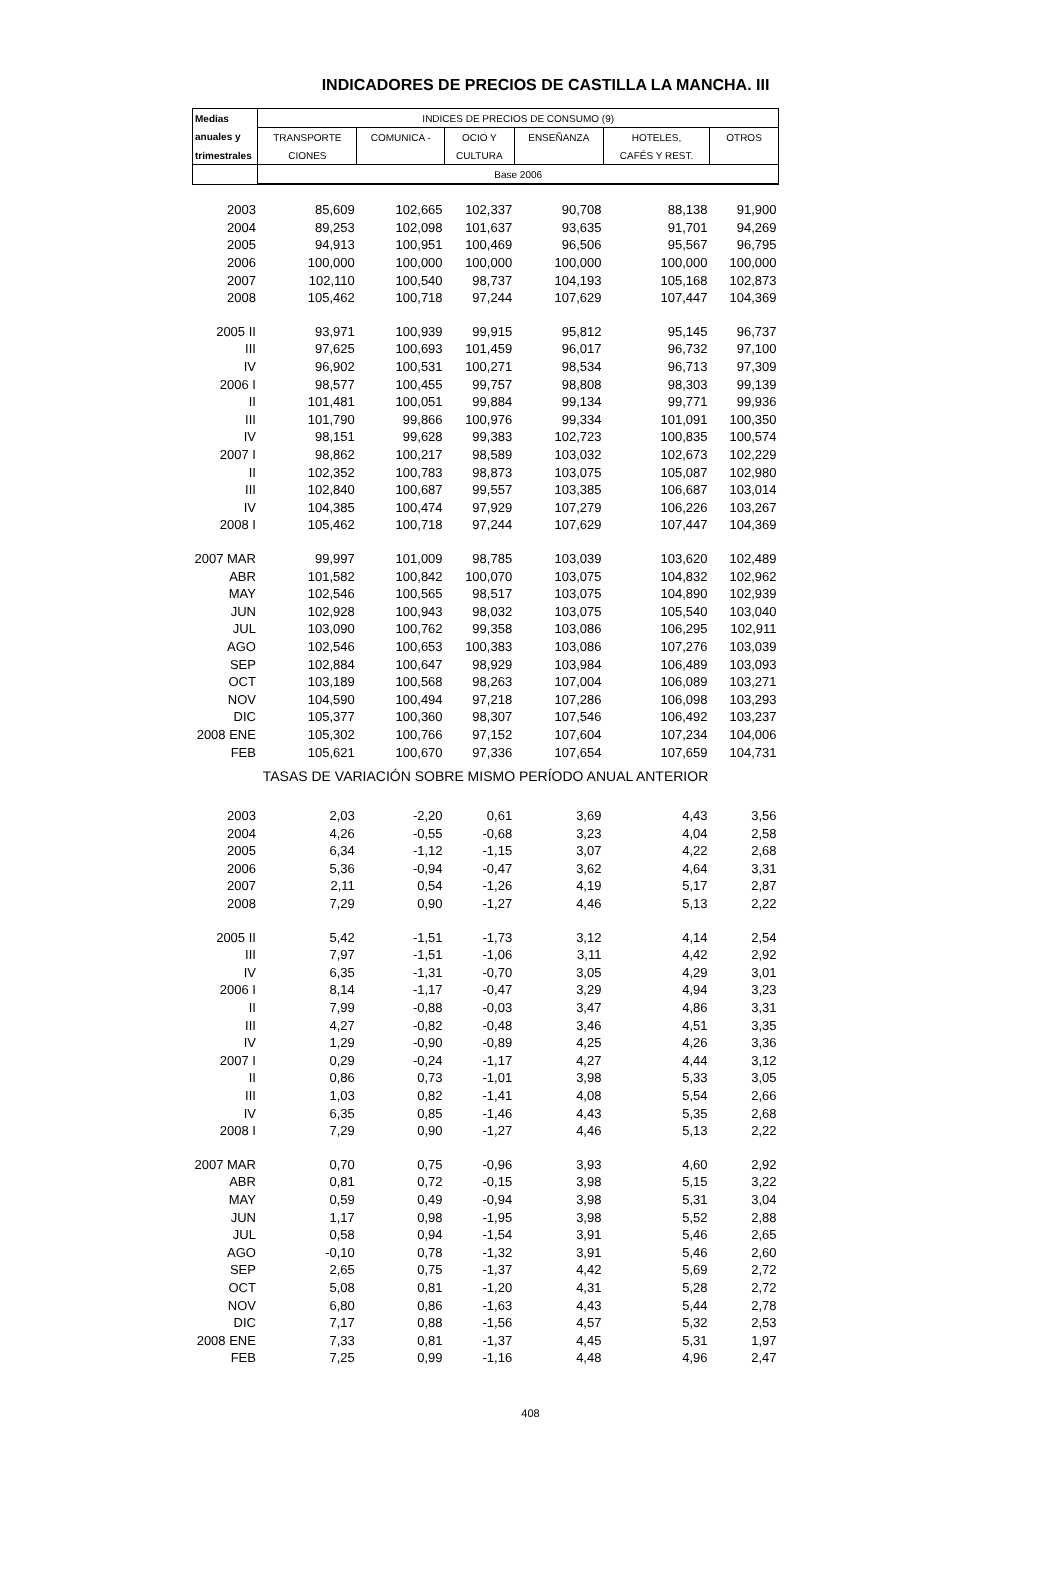INDICADORES DE PRECIOS DE CASTILLA LA MANCHA. III
| Medias | INDICES DE PRECIOS DE CONSUMO (9) | | | | | |
| --- | --- | --- | --- | --- | --- | --- |
| anuales y | TRANSPORTE | COMUNICA - | OCIO Y | ENSEÑANZA | HOTELES, | OTROS |
| trimestrales | CIONES | | CULTURA | | CAFÉS Y REST. | |
| | Base 2006 | | | | | |
| 2003 | 85,609 | 102,665 | 102,337 | 90,708 | 88,138 | 91,900 |
| 2004 | 89,253 | 102,098 | 101,637 | 93,635 | 91,701 | 94,269 |
| 2005 | 94,913 | 100,951 | 100,469 | 96,506 | 95,567 | 96,795 |
| 2006 | 100,000 | 100,000 | 100,000 | 100,000 | 100,000 | 100,000 |
| 2007 | 102,110 | 100,540 | 98,737 | 104,193 | 105,168 | 102,873 |
| 2008 | 105,462 | 100,718 | 97,244 | 107,629 | 107,447 | 104,369 |
| 2005 II | 93,971 | 100,939 | 99,915 | 95,812 | 95,145 | 96,737 |
| III | 97,625 | 100,693 | 101,459 | 96,017 | 96,732 | 97,100 |
| IV | 96,902 | 100,531 | 100,271 | 98,534 | 96,713 | 97,309 |
| 2006 I | 98,577 | 100,455 | 99,757 | 98,808 | 98,303 | 99,139 |
| II | 101,481 | 100,051 | 99,884 | 99,134 | 99,771 | 99,936 |
| III | 101,790 | 99,866 | 100,976 | 99,334 | 101,091 | 100,350 |
| IV | 98,151 | 99,628 | 99,383 | 102,723 | 100,835 | 100,574 |
| 2007 I | 98,862 | 100,217 | 98,589 | 103,032 | 102,673 | 102,229 |
| II | 102,352 | 100,783 | 98,873 | 103,075 | 105,087 | 102,980 |
| III | 102,840 | 100,687 | 99,557 | 103,385 | 106,687 | 103,014 |
| IV | 104,385 | 100,474 | 97,929 | 107,279 | 106,226 | 103,267 |
| 2008 I | 105,462 | 100,718 | 97,244 | 107,629 | 107,447 | 104,369 |
| 2007 MAR | 99,997 | 101,009 | 98,785 | 103,039 | 103,620 | 102,489 |
| ABR | 101,582 | 100,842 | 100,070 | 103,075 | 104,832 | 102,962 |
| MAY | 102,546 | 100,565 | 98,517 | 103,075 | 104,890 | 102,939 |
| JUN | 102,928 | 100,943 | 98,032 | 103,075 | 105,540 | 103,040 |
| JUL | 103,090 | 100,762 | 99,358 | 103,086 | 106,295 | 102,911 |
| AGO | 102,546 | 100,653 | 100,383 | 103,086 | 107,276 | 103,039 |
| SEP | 102,884 | 100,647 | 98,929 | 103,984 | 106,489 | 103,093 |
| OCT | 103,189 | 100,568 | 98,263 | 107,004 | 106,089 | 103,271 |
| NOV | 104,590 | 100,494 | 97,218 | 107,286 | 106,098 | 103,293 |
| DIC | 105,377 | 100,360 | 98,307 | 107,546 | 106,492 | 103,237 |
| 2008 ENE | 105,302 | 100,766 | 97,152 | 107,604 | 107,234 | 104,006 |
| FEB | 105,621 | 100,670 | 97,336 | 107,654 | 107,659 | 104,731 |
| TASAS DE VARIACIÓN SOBRE MISMO PERÍODO ANUAL ANTERIOR | | | | | | |
| 2003 | 2,03 | -2,20 | 0,61 | 3,69 | 4,43 | 3,56 |
| 2004 | 4,26 | -0,55 | -0,68 | 3,23 | 4,04 | 2,58 |
| 2005 | 6,34 | -1,12 | -1,15 | 3,07 | 4,22 | 2,68 |
| 2006 | 5,36 | -0,94 | -0,47 | 3,62 | 4,64 | 3,31 |
| 2007 | 2,11 | 0,54 | -1,26 | 4,19 | 5,17 | 2,87 |
| 2008 | 7,29 | 0,90 | -1,27 | 4,46 | 5,13 | 2,22 |
| 2005 II | 5,42 | -1,51 | -1,73 | 3,12 | 4,14 | 2,54 |
| III | 7,97 | -1,51 | -1,06 | 3,11 | 4,42 | 2,92 |
| IV | 6,35 | -1,31 | -0,70 | 3,05 | 4,29 | 3,01 |
| 2006 I | 8,14 | -1,17 | -0,47 | 3,29 | 4,94 | 3,23 |
| II | 7,99 | -0,88 | -0,03 | 3,47 | 4,86 | 3,31 |
| III | 4,27 | -0,82 | -0,48 | 3,46 | 4,51 | 3,35 |
| IV | 1,29 | -0,90 | -0,89 | 4,25 | 4,26 | 3,36 |
| 2007 I | 0,29 | -0,24 | -1,17 | 4,27 | 4,44 | 3,12 |
| II | 0,86 | 0,73 | -1,01 | 3,98 | 5,33 | 3,05 |
| III | 1,03 | 0,82 | -1,41 | 4,08 | 5,54 | 2,66 |
| IV | 6,35 | 0,85 | -1,46 | 4,43 | 5,35 | 2,68 |
| 2008 I | 7,29 | 0,90 | -1,27 | 4,46 | 5,13 | 2,22 |
| 2007 MAR | 0,70 | 0,75 | -0,96 | 3,93 | 4,60 | 2,92 |
| ABR | 0,81 | 0,72 | -0,15 | 3,98 | 5,15 | 3,22 |
| MAY | 0,59 | 0,49 | -0,94 | 3,98 | 5,31 | 3,04 |
| JUN | 1,17 | 0,98 | -1,95 | 3,98 | 5,52 | 2,88 |
| JUL | 0,58 | 0,94 | -1,54 | 3,91 | 5,46 | 2,65 |
| AGO | -0,10 | 0,78 | -1,32 | 3,91 | 5,46 | 2,60 |
| SEP | 2,65 | 0,75 | -1,37 | 4,42 | 5,69 | 2,72 |
| OCT | 5,08 | 0,81 | -1,20 | 4,31 | 5,28 | 2,72 |
| NOV | 6,80 | 0,86 | -1,63 | 4,43 | 5,44 | 2,78 |
| DIC | 7,17 | 0,88 | -1,56 | 4,57 | 5,32 | 2,53 |
| 2008 ENE | 7,33 | 0,81 | -1,37 | 4,45 | 5,31 | 1,97 |
| FEB | 7,25 | 0,99 | -1,16 | 4,48 | 4,96 | 2,47 |
408